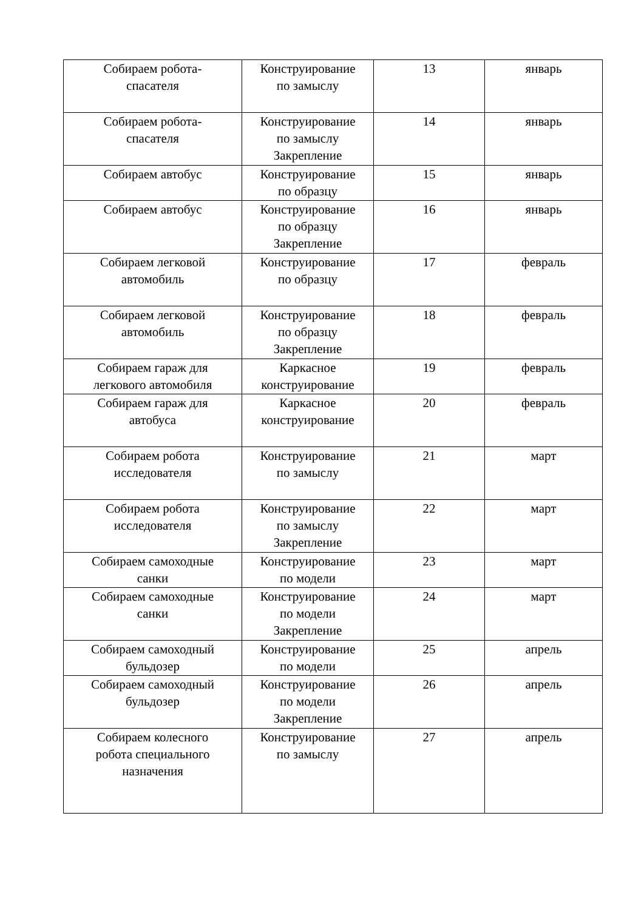| Собираем робота- спасателя | Конструирование по замыслу | 13 | январь |
| Собираем робота- спасателя | Конструирование по замыслу Закрепление | 14 | январь |
| Собираем автобус | Конструирование по образцу | 15 | январь |
| Собираем автобус | Конструирование по образцу Закрепление | 16 | январь |
| Собираем легковой автомобиль | Конструирование по образцу | 17 | февраль |
| Собираем легковой автомобиль | Конструирование по образцу Закрепление | 18 | февраль |
| Собираем гараж для легкового автомобиля | Каркасное конструирование | 19 | февраль |
| Собираем гараж для автобуса | Каркасное конструирование | 20 | февраль |
| Собираем робота исследователя | Конструирование по замыслу | 21 | март |
| Собираем робота исследователя | Конструирование по замыслу Закрепление | 22 | март |
| Собираем самоходные санки | Конструирование по модели | 23 | март |
| Собираем самоходные санки | Конструирование по модели Закрепление | 24 | март |
| Собираем самоходный бульдозер | Конструирование по модели | 25 | апрель |
| Собираем самоходный бульдозер | Конструирование по модели Закрепление | 26 | апрель |
| Собираем колесного робота специального назначения | Конструирование по замыслу | 27 | апрель |